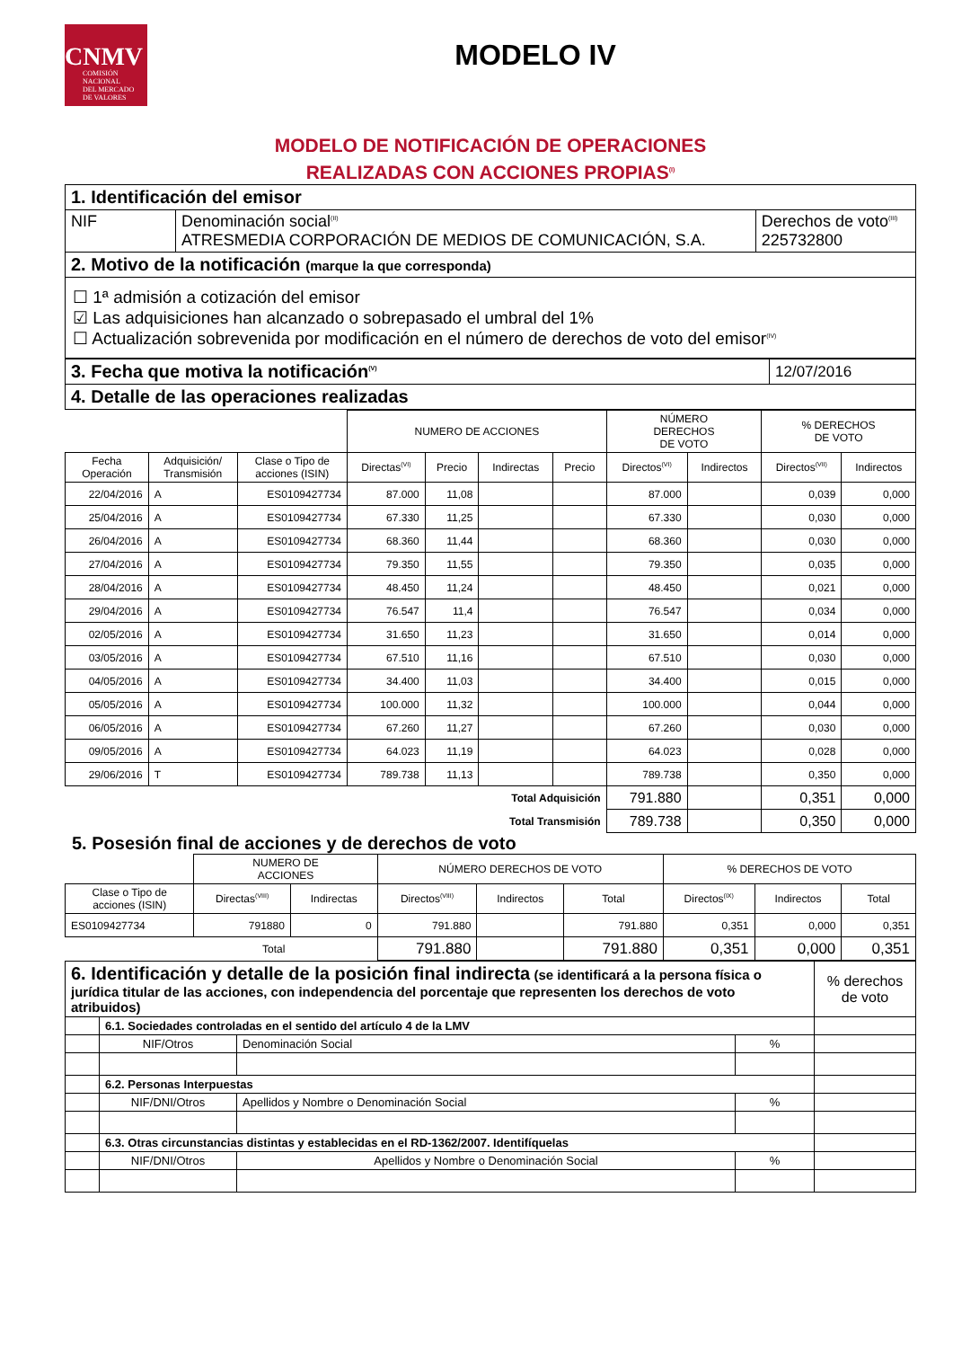CNMV
COMISIÓN
NACIONAL
DEL MERCADO
DE VALORES
MODELO IV
MODELO DE NOTIFICACIÓN DE OPERACIONES
REALIZADAS CON ACCIONES PROPIAS<sup>(I)</sup>
| 1. Identificación del emisor | | |
| NIF | Denominación social<sup>(II)</sup> ATRESMEDIA CORPORACIÓN DE MEDIOS DE COMUNICACIÓN, S.A. | Derechos de voto<sup>(III)</sup> 225732800 |
| 2. Motivo de la notificación (marque la que corresponda) | | |
| ☐ 1ª admisión a cotización del emisor ☑ Las adquisiciones han alcanzado o sobrepasado el umbral del 1% ☐ Actualización sobrevenida por modificación en el número de derechos de voto del emisor<sup>(IV)</sup> | | |
| 3. Fecha que motiva la notificación<sup>(V)</sup> | 12/07/2016 |
| 4. Detalle de las operaciones realizadas | |
| | | | NUMERO DE ACCIONES | | | | NÚMERO DERECHOS DE VOTO | | % DERECHOS DE VOTO | |
| Fecha Operación | Adquisición/ Transmisión | Clase o Tipo de acciones (ISIN) | Directas<sup>(VI)</sup> | Precio | Indirectas | Precio | Directos<sup>(VI)</sup> | Indirectos | Directos<sup>(VII)</sup> | Indirectos |
| 22/04/2016 | A | ES0109427734 | 87.000 | 11,08 | | | 87.000 | | 0,039 | 0,000 |
| 25/04/2016 | A | ES0109427734 | 67.330 | 11,25 | | | 67.330 | | 0,030 | 0,000 |
| 26/04/2016 | A | ES0109427734 | 68.360 | 11,44 | | | 68.360 | | 0,030 | 0,000 |
| 27/04/2016 | A | ES0109427734 | 79.350 | 11,55 | | | 79.350 | | 0,035 | 0,000 |
| 28/04/2016 | A | ES0109427734 | 48.450 | 11,24 | | | 48.450 | | 0,021 | 0,000 |
| 29/04/2016 | A | ES0109427734 | 76.547 | 11,4 | | | 76.547 | | 0,034 | 0,000 |
| 02/05/2016 | A | ES0109427734 | 31.650 | 11,23 | | | 31.650 | | 0,014 | 0,000 |
| 03/05/2016 | A | ES0109427734 | 67.510 | 11,16 | | | 67.510 | | 0,030 | 0,000 |
| 04/05/2016 | A | ES0109427734 | 34.400 | 11,03 | | | 34.400 | | 0,015 | 0,000 |
| 05/05/2016 | A | ES0109427734 | 100.000 | 11,32 | | | 100.000 | | 0,044 | 0,000 |
| 06/05/2016 | A | ES0109427734 | 67.260 | 11,27 | | | 67.260 | | 0,030 | 0,000 |
| 09/05/2016 | A | ES0109427734 | 64.023 | 11,19 | | | 64.023 | | 0,028 | 0,000 |
| 29/06/2016 | T | ES0109427734 | 789.738 | 11,13 | | | 789.738 | | 0,350 | 0,000 |
| Total Adquisición | | | | | | | 791.880 | | 0,351 | 0,000 |
| Total Transmisión | | | | | | | 789.738 | | 0,350 | 0,000 |
5. Posesión final de acciones y de derechos de voto
| | NUMERO DE ACCIONES | | NÚMERO DERECHOS DE VOTO | | | % DERECHOS DE VOTO | | |
| Clase o Tipo de acciones (ISIN) | Directas<sup>(VIII)</sup> | Indirectas | Directos<sup>(VIII)</sup> | Indirectos | Total | Directos<sup>(IX)</sup> | Indirectos | Total |
| ES0109427734 | 791880 | 0 | 791.880 | | 791.880 | 0,351 | 0,000 | 0,351 |
| Total | | | 791.880 | | 791.880 | 0,351 | 0,000 | 0,351 |
| 6. Identificación y detalle de la posición final indirecta (se identificará a la persona física o jurídica titular de las acciones, con independencia del porcentaje que representen los derechos de voto atribuidos) | | | | % derechos de voto |
| | 6.1. Sociedades controladas en el sentido del artículo 4 de la LMV | | | |
| | NIF/Otros | Denominación Social | % | |
| | 6.2. Personas Interpuestas | | | |
| | NIF/DNI/Otros | Apellidos y Nombre o Denominación Social | % | |
| | 6.3. Otras circunstancias distintas y establecidas en el RD-1362/2007. Identifíquelas | | | |
| | NIF/DNI/Otros | Apellidos y Nombre o Denominación Social | % | |